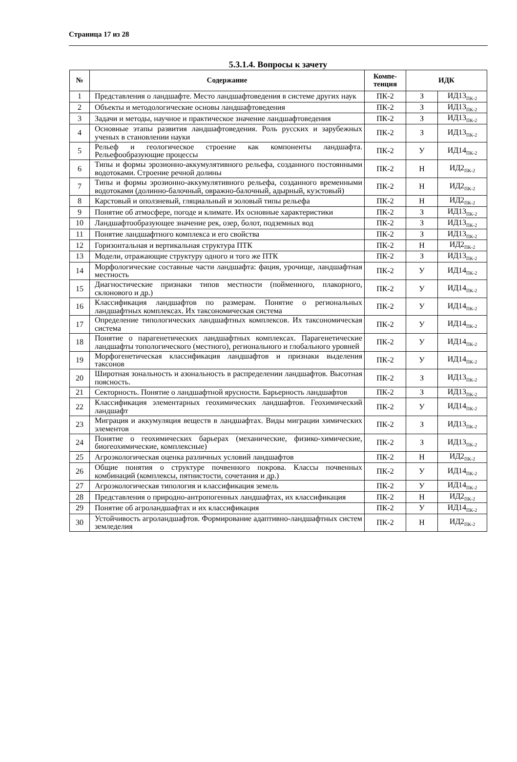Страница 17 из 28
5.3.1.4. Вопросы к зачету
| № | Содержание | Компе- тенция | ИДК | |
| --- | --- | --- | --- | --- |
| 1 | Представления о ландшафте. Место ландшафтоведения в системе других наук | ПК-2 | З | ИД13<sub>ПК-2</sub> |
| 2 | Объекты и методологические основы ландшафтоведения | ПК-2 | З | ИД13<sub>ПК-2</sub> |
| 3 | Задачи и методы, научное и практическое значение ландшафтоведения | ПК-2 | З | ИД13<sub>ПК-2</sub> |
| 4 | Основные этапы развития ландшафтоведения. Роль русских и зарубежных ученых в становлении науки | ПК-2 | З | ИД13<sub>ПК-2</sub> |
| 5 | Рельеф и геологическое строение как компоненты ландшафта. Рельефообразующие процессы | ПК-2 | У | ИД14<sub>ПК-2</sub> |
| 6 | Типы и формы эрозионно-аккумулятивного рельефа, созданного постоянными водотоками. Строение речной долины | ПК-2 | Н | ИД2<sub>ПК-2</sub> |
| 7 | Типы и формы эрозионно-аккумулятивного рельефа, созданного временными водотоками (долинно-балочный, овражно-балочный, адырный, куэстовый) | ПК-2 | Н | ИД2<sub>ПК-2</sub> |
| 8 | Карстовый и оползневый, гляциальный и эоловый типы рельефа | ПК-2 | Н | ИД2<sub>ПК-2</sub> |
| 9 | Понятие об атмосфере, погоде и климате. Их основные характеристики | ПК-2 | З | ИД13<sub>ПК-2</sub> |
| 10 | Ландшафтообразующее значение рек, озер, болот, подземных вод | ПК-2 | З | ИД13<sub>ПК-2</sub> |
| 11 | Понятие ландшафтного комплекса и его свойства | ПК-2 | З | ИД13<sub>ПК-2</sub> |
| 12 | Горизонтальная и вертикальная структура ПТК | ПК-2 | Н | ИД2<sub>ПК-2</sub> |
| 13 | Модели, отражающие структуру одного и того же ПТК | ПК-2 | З | ИД13<sub>ПК-2</sub> |
| 14 | Морфологические составные части ландшафта: фация, урочище, ландшафтная местность | ПК-2 | У | ИД14<sub>ПК-2</sub> |
| 15 | Диагностические признаки типов местности (пойменного, плакорного, склонового и др.) | ПК-2 | У | ИД14<sub>ПК-2</sub> |
| 16 | Классификация ландшафтов по размерам. Понятие о региональных ландшафтных комплексах. Их таксономическая система | ПК-2 | У | ИД14<sub>ПК-2</sub> |
| 17 | Определение типологических ландшафтных комплексов. Их таксономическая система | ПК-2 | У | ИД14<sub>ПК-2</sub> |
| 18 | Понятие о парагенетических ландшафтных комплексах. Парагенетические ландшафты топологического (местного), регионального и глобального уровней | ПК-2 | У | ИД14<sub>ПК-2</sub> |
| 19 | Морфогенетическая классификация ландшафтов и признаки выделения таксонов | ПК-2 | У | ИД14<sub>ПК-2</sub> |
| 20 | Широтная зональность и азональность в распределении ландшафтов. Высотная поясность. | ПК-2 | З | ИД13<sub>ПК-2</sub> |
| 21 | Секторность. Понятие о ландшафтной ярусности. Барьерность ландшафтов | ПК-2 | З | ИД13<sub>ПК-2</sub> |
| 22 | Классификация элементарных геохимических ландшафтов. Геохимический ландшафт | ПК-2 | У | ИД14<sub>ПК-2</sub> |
| 23 | Миграция и аккумуляция веществ в ландшафтах. Виды миграции химических элементов | ПК-2 | З | ИД13<sub>ПК-2</sub> |
| 24 | Понятие о геохимических барьерах (механические, физико-химические, биогеохимические, комплексные) | ПК-2 | З | ИД13<sub>ПК-2</sub> |
| 25 | Агроэкологическая оценка различных условий ландшафтов | ПК-2 | Н | ИД2<sub>ПК-2</sub> |
| 26 | Общие понятия о структуре почвенного покрова. Классы почвенных комбинаций (комплексы, пятнистости, сочетания и др.) | ПК-2 | У | ИД14<sub>ПК-2</sub> |
| 27 | Агроэкологическая типология и классификация земель | ПК-2 | У | ИД14<sub>ПК-2</sub> |
| 28 | Представления о природно-антропогенных ландшафтах, их классификация | ПК-2 | Н | ИД2<sub>ПК-2</sub> |
| 29 | Понятие об агроландшафтах и их классификация | ПК-2 | У | ИД14<sub>ПК-2</sub> |
| 30 | Устойчивость агроландшафтов. Формирование адаптивно-ландшафтных систем земледелия | ПК-2 | Н | ИД2<sub>ПК-2</sub> |